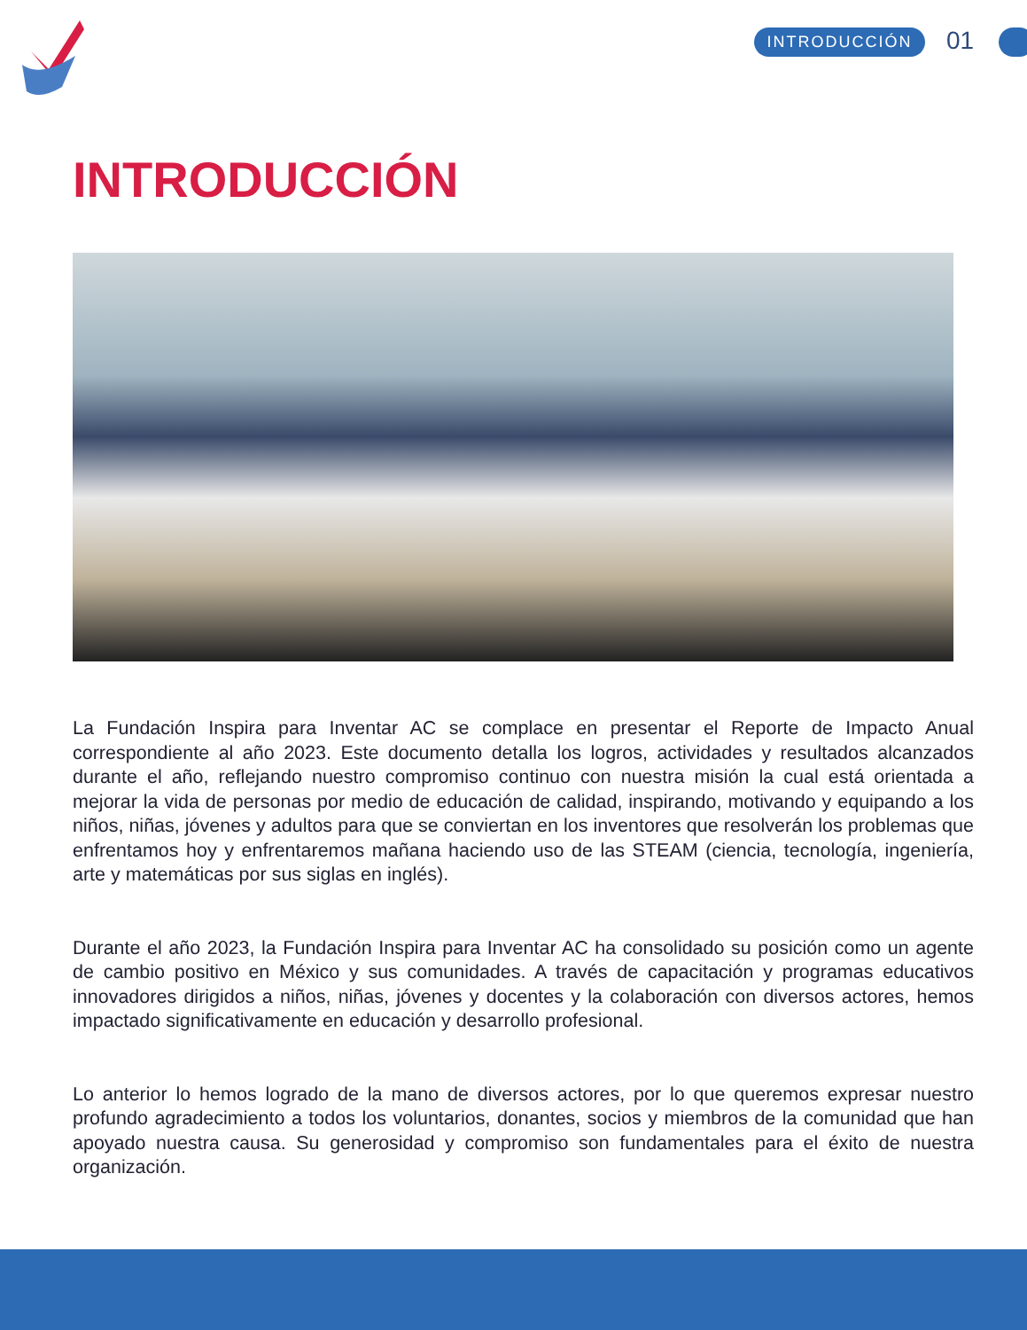INTRODUCCIÓN 01
INTRODUCCIÓN
La Fundación Inspira para Inventar AC se complace en presentar el Reporte de Impacto Anual correspondiente al año 2023. Este documento detalla los logros, actividades y resultados alcanzados durante el año, reflejando nuestro compromiso continuo con nuestra misión la cual está orientada a mejorar la vida de personas por medio de educación de calidad, inspirando, motivando y equipando a los niños, niñas, jóvenes y adultos para que se conviertan en los inventores que resolverán los problemas que enfrentamos hoy y enfrentaremos mañana haciendo uso de las STEAM (ciencia, tecnología, ingeniería, arte y matemáticas por sus siglas en inglés).
Durante el año 2023, la Fundación Inspira para Inventar AC ha consolidado su posición como un agente de cambio positivo en México y sus comunidades. A través de capacitación y programas educativos innovadores dirigidos a niños, niñas, jóvenes y docentes y la colaboración con diversos actores, hemos impactado significativamente en educación y desarrollo profesional.
Lo anterior lo hemos logrado de la mano de diversos actores, por lo que queremos expresar nuestro profundo agradecimiento a todos los voluntarios, donantes, socios y miembros de la comunidad que han apoyado nuestra causa. Su generosidad y compromiso son fundamentales para el éxito de nuestra organización.